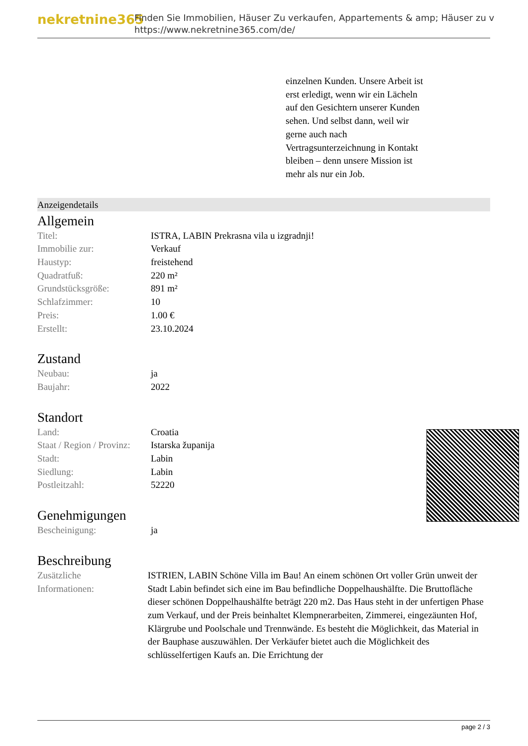nekretnine365
Finden Sie Immobilien, Häuser Zu verkaufen, Appartements & amp; Häuser zu v
https://www.nekretnine365.com/de/
einzelnen Kunden. Unsere Arbeit ist erst erledigt, wenn wir ein Lächeln auf den Gesichtern unserer Kunden sehen. Und selbst dann, weil wir gerne auch nach Vertragsunterzeichnung in Kontakt bleiben – denn unsere Mission ist mehr als nur ein Job.
Anzeigendetails
Allgemein
| Titel: | ISTRA, LABIN Prekrasna vila u izgradnji! |
| Immobilie zur: | Verkauf |
| Haustyp: | freistehend |
| Quadratfuß: | 220 m² |
| Grundstücksgröße: | 891 m² |
| Schlafzimmer: | 10 |
| Preis: | 1.00 € |
| Erstellt: | 23.10.2024 |
Zustand
| Neubau: | ja |
| Baujahr: | 2022 |
Standort
| Land: | Croatia |
| Staat / Region / Provinz: | Istarska županija |
| Stadt: | Labin |
| Siedlung: | Labin |
| Postleitzahl: | 52220 |
Genehmigungen
| Bescheinigung: | ja |
Beschreibung
| Zusätzliche Informationen: | ISTRIEN, LABIN Schöne Villa im Bau! An einem schönen Ort voller Grün unweit der Stadt Labin befindet sich eine im Bau befindliche Doppelhaushälfte. Die Bruttofläche dieser schönen Doppelhaushälfte beträgt 220 m2. Das Haus steht in der unfertigen Phase zum Verkauf, und der Preis beinhaltet Klempnerarbeiten, Zimmerei, eingezäunten Hof, Klärgrube und Poolschale und Trennwände. Es besteht die Möglichkeit, das Material in der Bauphase auszuwählen. Der Verkäufer bietet auch die Möglichkeit des schlüsselfertigen Kaufs an. Die Errichtung der |
page 2 / 3